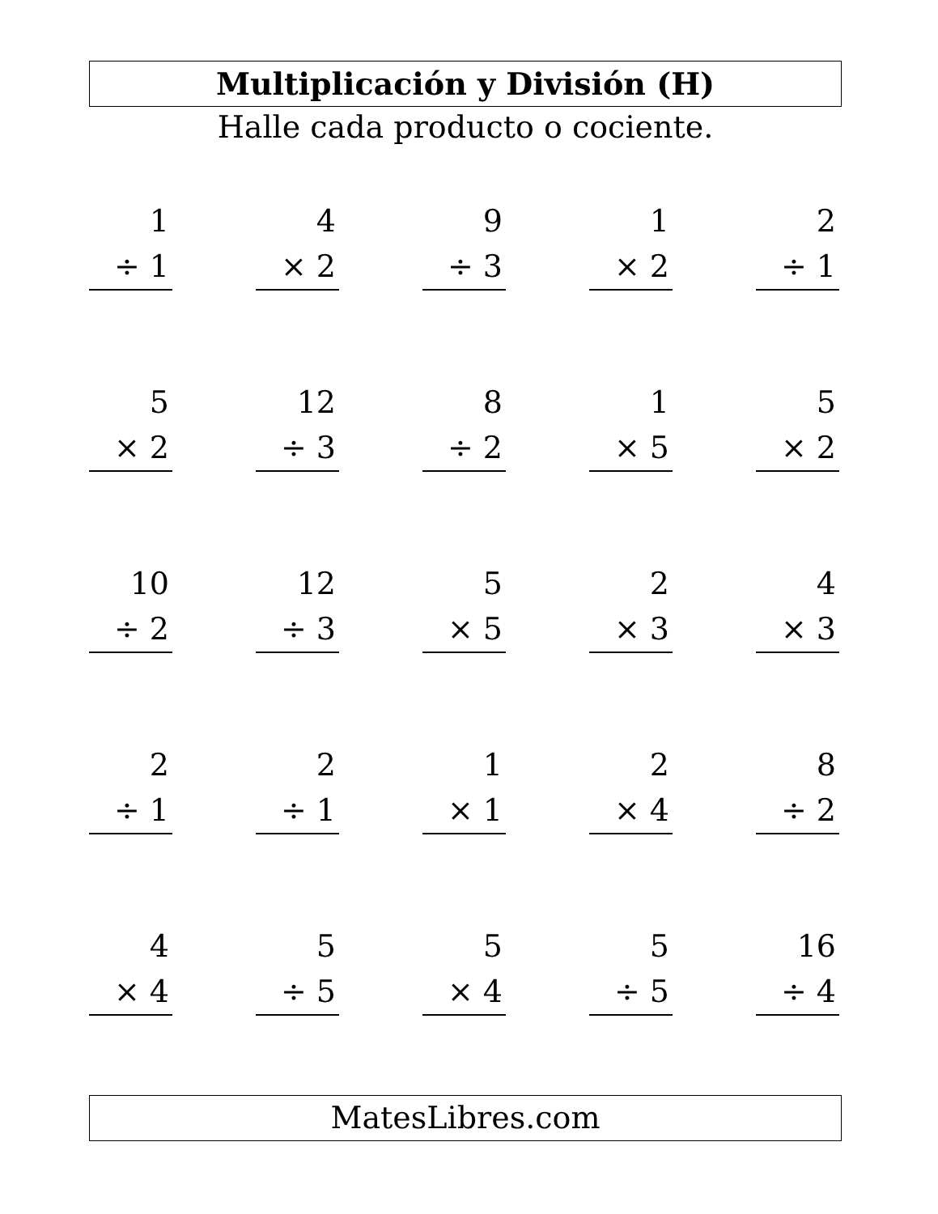Multiplicación y División (H)
Halle cada producto o cociente.
1
÷ 1
4
× 2
9
÷ 3
1
× 2
2
÷ 1
5
× 2
12
÷ 3
8
÷ 2
1
× 5
5
× 2
10
÷ 2
12
÷ 3
5
× 5
2
× 3
4
× 3
2
÷ 1
2
÷ 1
1
× 1
2
× 4
8
÷ 2
4
× 4
5
÷ 5
5
× 4
5
÷ 5
16
÷ 4
MatesLibres.com